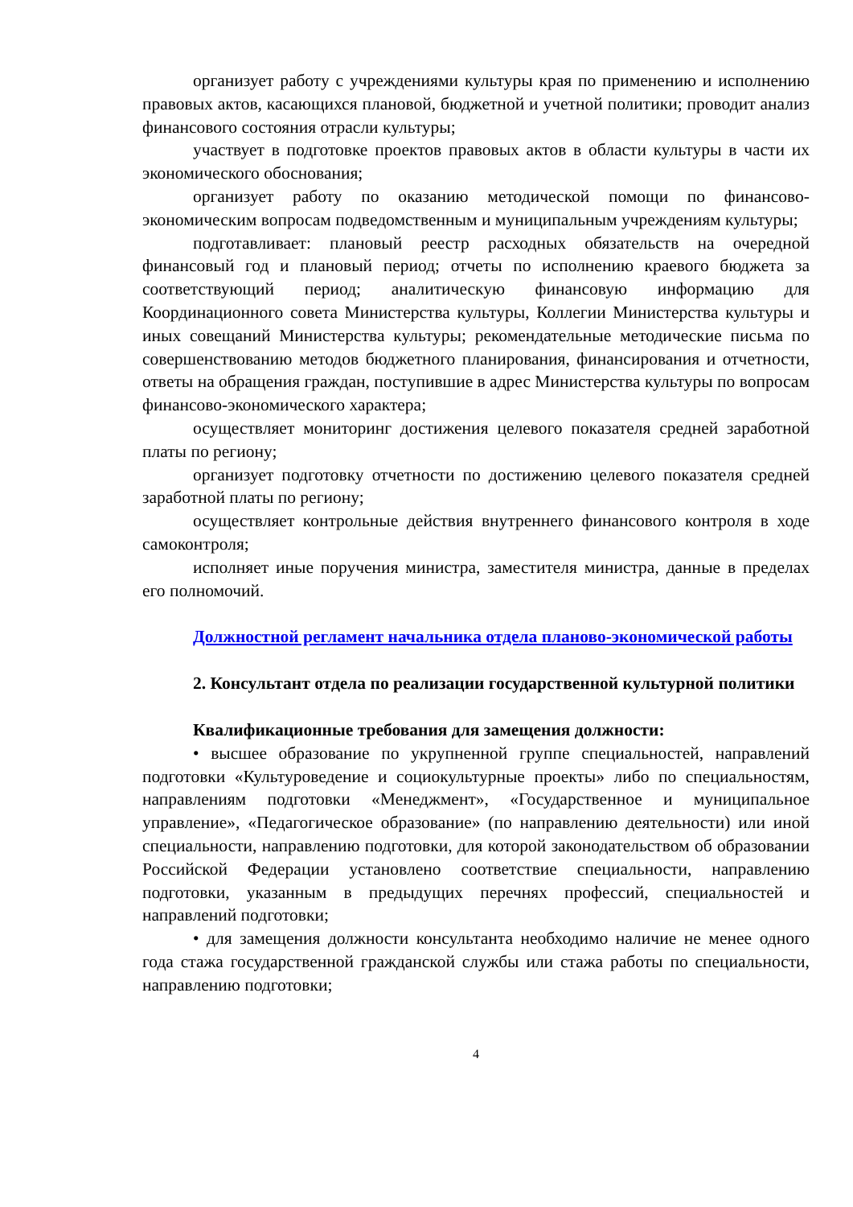организует работу с учреждениями культуры края по применению и исполнению правовых актов, касающихся плановой, бюджетной и учетной политики; проводит анализ финансового состояния отрасли культуры;
участвует в подготовке проектов правовых актов в области культуры в части их экономического обоснования;
организует работу по оказанию методической помощи по финансово-экономическим вопросам подведомственным и муниципальным учреждениям культуры;
подготавливает: плановый реестр расходных обязательств на очередной финансовый год и плановый период; отчеты по исполнению краевого бюджета за соответствующий период; аналитическую финансовую информацию для Координационного совета Министерства культуры, Коллегии Министерства культуры и иных совещаний Министерства культуры; рекомендательные методические письма по совершенствованию методов бюджетного планирования, финансирования и отчетности, ответы на обращения граждан, поступившие в адрес Министерства культуры по вопросам финансово-экономического характера;
осуществляет мониторинг достижения целевого показателя средней заработной платы по региону;
организует подготовку отчетности по достижению целевого показателя средней заработной платы по региону;
осуществляет контрольные действия внутреннего финансового контроля в ходе самоконтроля;
исполняет иные поручения министра, заместителя министра, данные в пределах его полномочий.
Должностной регламент начальника отдела планово-экономической работы
2. Консультант отдела по реализации государственной культурной политики
Квалификационные требования для замещения должности:
• высшее образование по укрупненной группе специальностей, направлений подготовки «Культуроведение и социокультурные проекты» либо по специальностям, направлениям подготовки «Менеджмент», «Государственное и муниципальное управление», «Педагогическое образование» (по направлению деятельности) или иной специальности, направлению подготовки, для которой законодательством об образовании Российской Федерации установлено соответствие специальности, направлению подготовки, указанным в предыдущих перечнях профессий, специальностей и направлений подготовки;
• для замещения должности консультанта необходимо наличие не менее одного года стажа государственной гражданской службы или стажа работы по специальности, направлению подготовки;
4